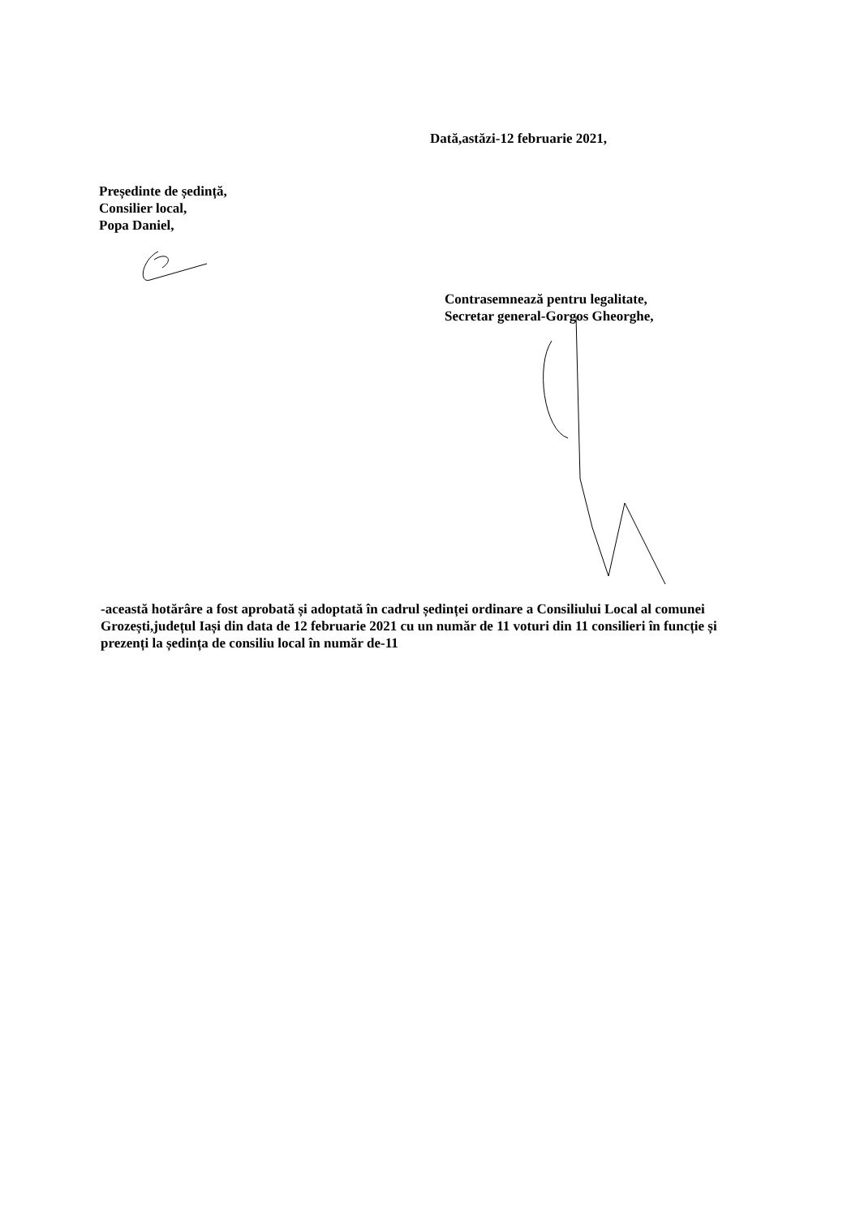Dată,astăzi-12 februarie 2021,
Președinte de ședință,
Consilier local,
Popa Daniel,
Contrasemnează pentru legalitate,
Secretar general-Gorgos Gheorghe,
-această hotărâre a fost aprobată și adoptată în cadrul ședinței ordinare a Consiliului Local al comunei Grozești,județul Iași din data de 12 februarie 2021 cu un număr de 11 voturi din 11 consilieri în funcție și prezenți la ședința de consiliu local în număr de-11